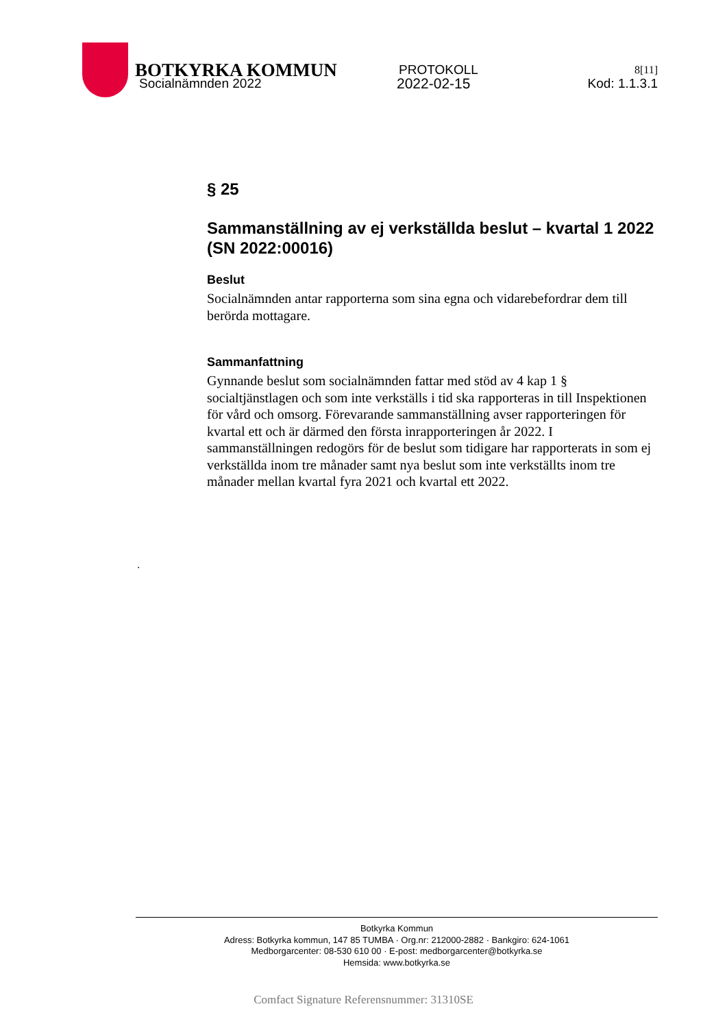BOTKYRKA KOMMUN
PROTOKOLL
8[11]
Socialnämnden 2022 2022-02-15 Kod: 1.1.3.1
§ 25
Sammanställning av ej verkställda beslut – kvartal 1 2022 (SN 2022:00016)
Beslut
Socialnämnden antar rapporterna som sina egna och vidarebefordrar dem till berörda mottagare.
Sammanfattning
Gynnande beslut som socialnämnden fattar med stöd av 4 kap 1 § socialtjänstlagen och som inte verkställs i tid ska rapporteras in till Inspektionen för vård och omsorg. Förevarande sammanställning avser rapporteringen för kvartal ett och är därmed den första inrapporteringen år 2022. I sammanställningen redogörs för de beslut som tidigare har rapporterats in som ej verkställda inom tre månader samt nya beslut som inte verkställts inom tre månader mellan kvartal fyra 2021 och kvartal ett 2022.
.
Botkyrka Kommun
Adress: Botkyrka kommun, 147 85 TUMBA · Org.nr: 212000-2882 · Bankgiro: 624-1061
Medborgarcenter: 08-530 610 00 · E-post: medborgarcenter@botkyrka.se
Hemsida: www.botkyrka.se
Comfact Signature Referensnummer: 31310SE